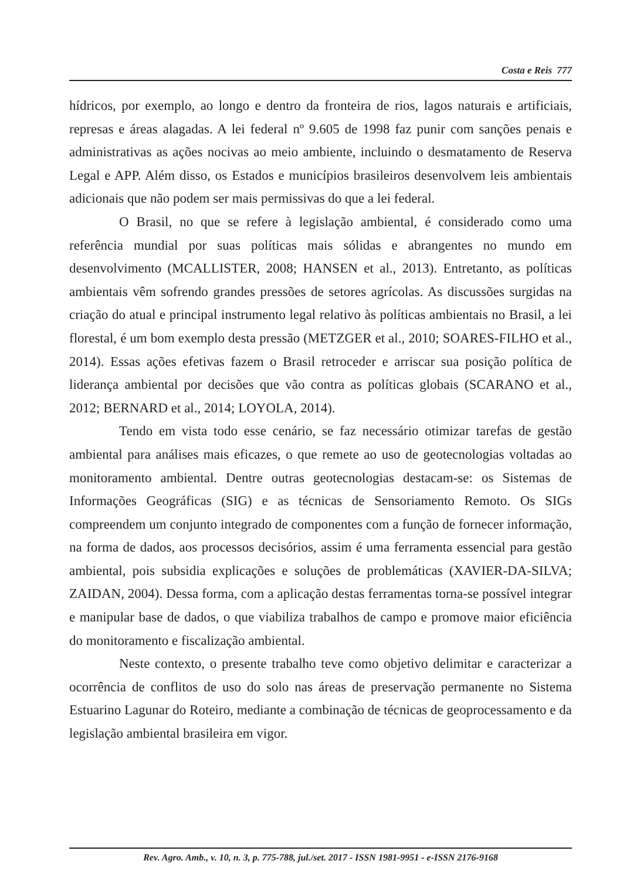Costa e Reis 777
hídricos, por exemplo, ao longo e dentro da fronteira de rios, lagos naturais e artificiais, represas e áreas alagadas. A lei federal nº 9.605 de 1998 faz punir com sanções penais e administrativas as ações nocivas ao meio ambiente, incluindo o desmatamento de Reserva Legal e APP. Além disso, os Estados e municípios brasileiros desenvolvem leis ambientais adicionais que não podem ser mais permissivas do que a lei federal.
O Brasil, no que se refere à legislação ambiental, é considerado como uma referência mundial por suas políticas mais sólidas e abrangentes no mundo em desenvolvimento (MCALLISTER, 2008; HANSEN et al., 2013). Entretanto, as políticas ambientais vêm sofrendo grandes pressões de setores agrícolas. As discussões surgidas na criação do atual e principal instrumento legal relativo às políticas ambientais no Brasil, a lei florestal, é um bom exemplo desta pressão (METZGER et al., 2010; SOARES-FILHO et al., 2014). Essas ações efetivas fazem o Brasil retroceder e arriscar sua posição política de liderança ambiental por decisões que vão contra as políticas globais (SCARANO et al., 2012; BERNARD et al., 2014; LOYOLA, 2014).
Tendo em vista todo esse cenário, se faz necessário otimizar tarefas de gestão ambiental para análises mais eficazes, o que remete ao uso de geotecnologias voltadas ao monitoramento ambiental. Dentre outras geotecnologias destacam-se: os Sistemas de Informações Geográficas (SIG) e as técnicas de Sensoriamento Remoto. Os SIGs compreendem um conjunto integrado de componentes com a função de fornecer informação, na forma de dados, aos processos decisórios, assim é uma ferramenta essencial para gestão ambiental, pois subsidia explicações e soluções de problemáticas (XAVIER-DA-SILVA; ZAIDAN, 2004). Dessa forma, com a aplicação destas ferramentas torna-se possível integrar e manipular base de dados, o que viabiliza trabalhos de campo e promove maior eficiência do monitoramento e fiscalização ambiental.
Neste contexto, o presente trabalho teve como objetivo delimitar e caracterizar a ocorrência de conflitos de uso do solo nas áreas de preservação permanente no Sistema Estuarino Lagunar do Roteiro, mediante a combinação de técnicas de geoprocessamento e da legislação ambiental brasileira em vigor.
Rev. Agro. Amb., v. 10, n. 3, p. 775-788, jul./set. 2017 - ISSN 1981-9951 - e-ISSN 2176-9168